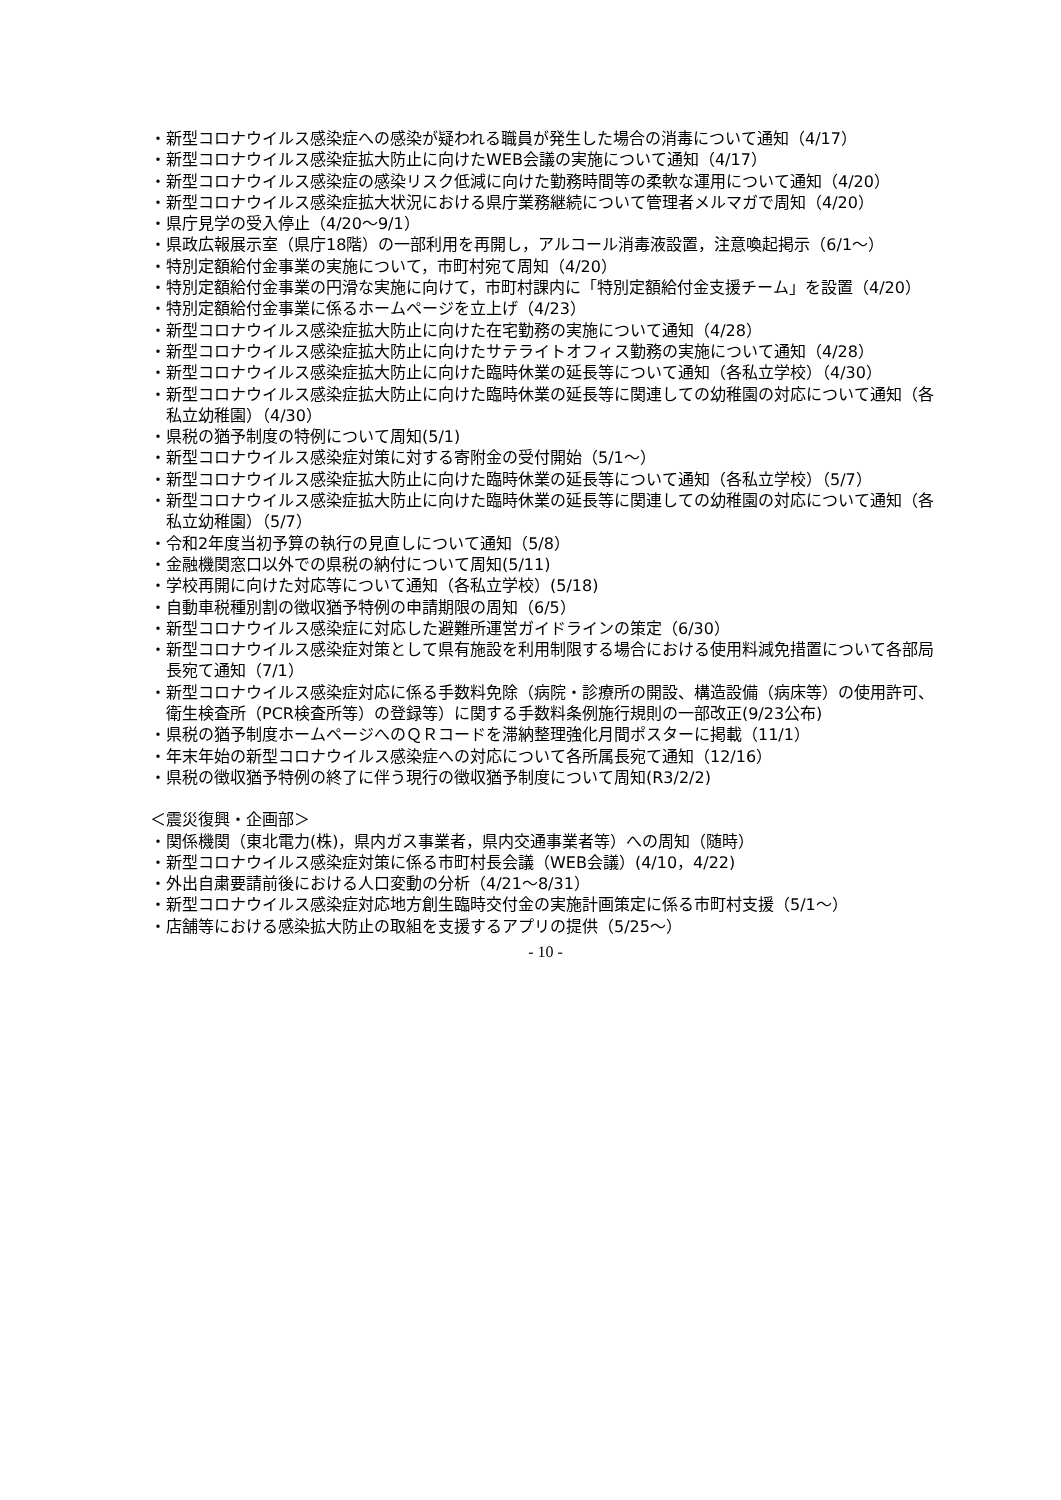・新型コロナウイルス感染症への感染が疑われる職員が発生した場合の消毒について通知（4/17）
・新型コロナウイルス感染症拡大防止に向けたWEB会議の実施について通知（4/17）
・新型コロナウイルス感染症の感染リスク低減に向けた勤務時間等の柔軟な運用について通知（4/20）
・新型コロナウイルス感染症拡大状況における県庁業務継続について管理者メルマガで周知（4/20）
・県庁見学の受入停止（4/20～9/1）
・県政広報展示室（県庁18階）の一部利用を再開し，アルコール消毒液設置，注意喚起掲示（6/1～）
・特別定額給付金事業の実施について，市町村宛て周知（4/20）
・特別定額給付金事業の円滑な実施に向けて，市町村課内に「特別定額給付金支援チーム」を設置（4/20）
・特別定額給付金事業に係るホームページを立上げ（4/23）
・新型コロナウイルス感染症拡大防止に向けた在宅勤務の実施について通知（4/28）
・新型コロナウイルス感染症拡大防止に向けたサテライトオフィス勤務の実施について通知（4/28）
・新型コロナウイルス感染症拡大防止に向けた臨時休業の延長等について通知（各私立学校）（4/30）
・新型コロナウイルス感染症拡大防止に向けた臨時休業の延長等に関連しての幼稚園の対応について通知（各私立幼稚園）（4/30）
・県税の猶予制度の特例について周知(5/1)
・新型コロナウイルス感染症対策に対する寄附金の受付開始（5/1～）
・新型コロナウイルス感染症拡大防止に向けた臨時休業の延長等について通知（各私立学校）（5/7）
・新型コロナウイルス感染症拡大防止に向けた臨時休業の延長等に関連しての幼稚園の対応について通知（各私立幼稚園）（5/7）
・令和2年度当初予算の執行の見直しについて通知（5/8）
・金融機関窓口以外での県税の納付について周知(5/11)
・学校再開に向けた対応等について通知（各私立学校）(5/18)
・自動車税種別割の徴収猶予特例の申請期限の周知（6/5）
・新型コロナウイルス感染症に対応した避難所運営ガイドラインの策定（6/30）
・新型コロナウイルス感染症対策として県有施設を利用制限する場合における使用料減免措置について各部局長宛て通知（7/1）
・新型コロナウイルス感染症対応に係る手数料免除（病院・診療所の開設、構造設備（病床等）の使用許可、衛生検査所（PCR検査所等）の登録等）に関する手数料条例施行規則の一部改正(9/23公布)
・県税の猶予制度ホームページへのＱＲコードを滞納整理強化月間ポスターに掲載（11/1）
・年末年始の新型コロナウイルス感染症への対応について各所属長宛て通知（12/16）
・県税の徴収猶予特例の終了に伴う現行の徴収猶予制度について周知(R3/2/2)
＜震災復興・企画部＞
・関係機関（東北電力(株)，県内ガス事業者，県内交通事業者等）への周知（随時）
・新型コロナウイルス感染症対策に係る市町村長会議（WEB会議）(4/10，4/22)
・外出自粛要請前後における人口変動の分析（4/21～8/31）
・新型コロナウイルス感染症対応地方創生臨時交付金の実施計画策定に係る市町村支援（5/1～）
・店舗等における感染拡大防止の取組を支援するアプリの提供（5/25～）
- 10 -